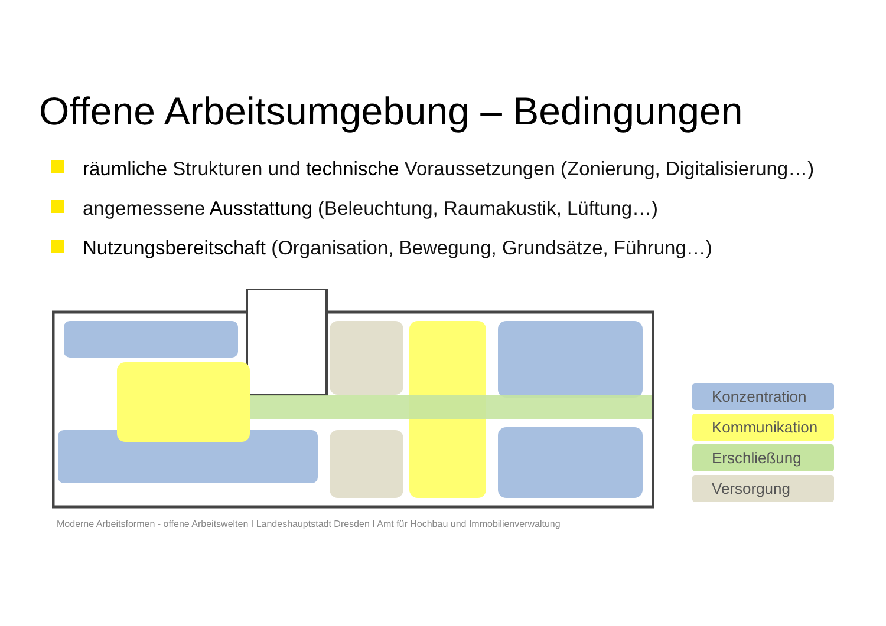Offene Arbeitsumgebung – Bedingungen
räumliche Strukturen und technische Voraussetzungen (Zonierung, Digitalisierung…)
angemessene Ausstattung (Beleuchtung, Raumakustik, Lüftung…)
Nutzungsbereitschaft (Organisation, Bewegung, Grundsätze, Führung…)
Konzentration
Kommunikation
Erschließung
Versorgung
Moderne Arbeitsformen - offene Arbeitswelten I Landeshauptstadt Dresden I Amt für Hochbau und Immobilienverwaltung